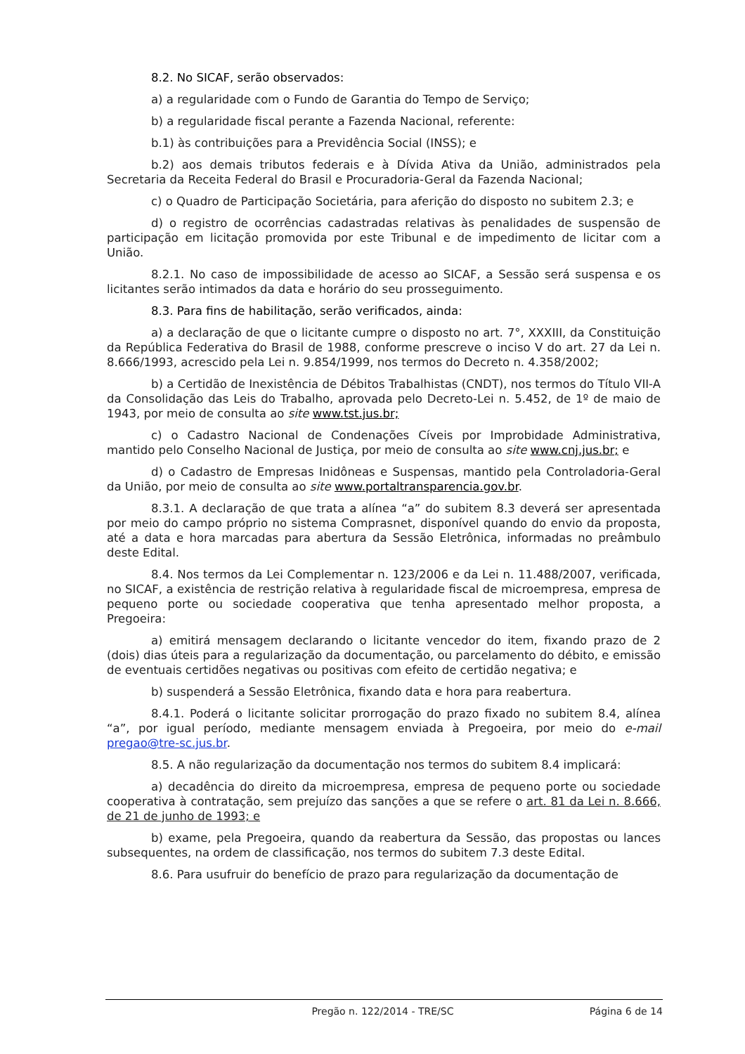8.2. No SICAF, serão observados:
a) a regularidade com o Fundo de Garantia do Tempo de Serviço;
b) a regularidade fiscal perante a Fazenda Nacional, referente:
b.1) às contribuições para a Previdência Social (INSS); e
b.2) aos demais tributos federais e à Dívida Ativa da União, administrados pela Secretaria da Receita Federal do Brasil e Procuradoria-Geral da Fazenda Nacional;
c) o Quadro de Participação Societária, para aferição do disposto no subitem 2.3; e
d) o registro de ocorrências cadastradas relativas às penalidades de suspensão de participação em licitação promovida por este Tribunal e de impedimento de licitar com a União.
8.2.1. No caso de impossibilidade de acesso ao SICAF, a Sessão será suspensa e os licitantes serão intimados da data e horário do seu prosseguimento.
8.3. Para fins de habilitação, serão verificados, ainda:
a) a declaração de que o licitante cumpre o disposto no art. 7°, XXXIII, da Constituição da República Federativa do Brasil de 1988, conforme prescreve o inciso V do art. 27 da Lei n. 8.666/1993, acrescido pela Lei n. 9.854/1999, nos termos do Decreto n. 4.358/2002;
b) a Certidão de Inexistência de Débitos Trabalhistas (CNDT), nos termos do Título VII-A da Consolidação das Leis do Trabalho, aprovada pelo Decreto-Lei n. 5.452, de 1º de maio de 1943, por meio de consulta ao site www.tst.jus.br;
c) o Cadastro Nacional de Condenações Cíveis por Improbidade Administrativa, mantido pelo Conselho Nacional de Justiça, por meio de consulta ao site www.cnj.jus.br; e
d) o Cadastro de Empresas Inidôneas e Suspensas, mantido pela Controladoria-Geral da União, por meio de consulta ao site www.portaltransparencia.gov.br.
8.3.1. A declaração de que trata a alínea “a” do subitem 8.3 deverá ser apresentada por meio do campo próprio no sistema Comprasnet, disponível quando do envio da proposta, até a data e hora marcadas para abertura da Sessão Eletrônica, informadas no preâmbulo deste Edital.
8.4. Nos termos da Lei Complementar n. 123/2006 e da Lei n. 11.488/2007, verificada, no SICAF, a existência de restrição relativa à regularidade fiscal de microempresa, empresa de pequeno porte ou sociedade cooperativa que tenha apresentado melhor proposta, a Pregoeira:
a) emitirá mensagem declarando o licitante vencedor do item, fixando prazo de 2 (dois) dias úteis para a regularização da documentação, ou parcelamento do débito, e emissão de eventuais certidões negativas ou positivas com efeito de certidão negativa; e
b) suspenderá a Sessão Eletrônica, fixando data e hora para reabertura.
8.4.1. Poderá o licitante solicitar prorrogação do prazo fixado no subitem 8.4, alínea “a”, por igual período, mediante mensagem enviada à Pregoeira, por meio do e-mail pregao@tre-sc.jus.br.
8.5. A não regularização da documentação nos termos do subitem 8.4 implicará:
a) decadência do direito da microempresa, empresa de pequeno porte ou sociedade cooperativa à contratação, sem prejuízo das sanções a que se refere o art. 81 da Lei n. 8.666, de 21 de junho de 1993; e
b) exame, pela Pregoeira, quando da reabertura da Sessão, das propostas ou lances subsequentes, na ordem de classificação, nos termos do subitem 7.3 deste Edital.
8.6. Para usufruir do benefício de prazo para regularização da documentação de
Pregão n. 122/2014 - TRE/SC Página 6 de 14